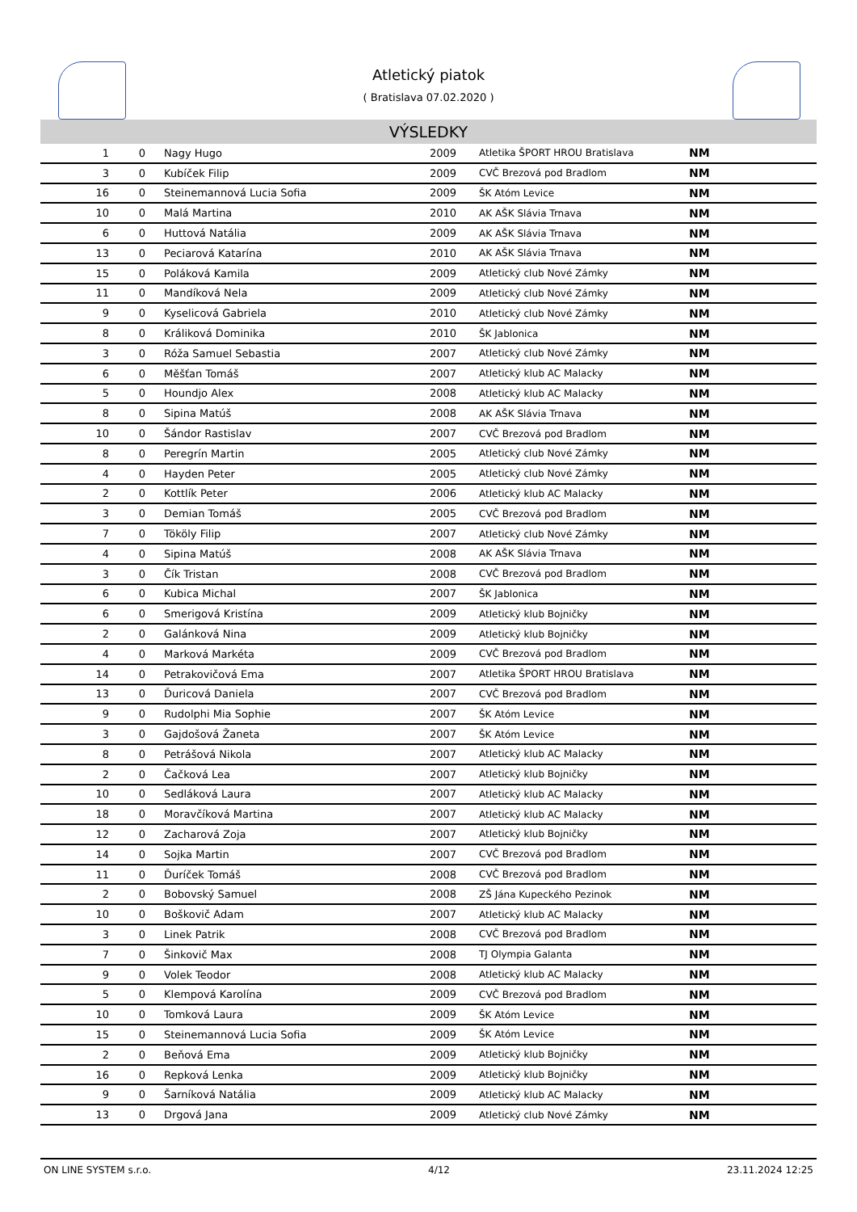Atletický piatok
( Bratislava 07.02.2020 )
VÝSLEDKY
| 1 | 0 | Nagy Hugo | 2009 | Atletika ŠPORT HROU Bratislava | NM |
| 3 | 0 | Kubíček Filip | 2009 | CVČ Brezová pod Bradlom | NM |
| 16 | 0 | Steinemannová Lucia Sofia | 2009 | ŠK Atóm Levice | NM |
| 10 | 0 | Malá Martina | 2010 | AK AŠK Slávia Trnava | NM |
| 6 | 0 | Huttová Natália | 2009 | AK AŠK Slávia Trnava | NM |
| 13 | 0 | Peciarová Katarína | 2010 | AK AŠK Slávia Trnava | NM |
| 15 | 0 | Poláková Kamila | 2009 | Atletický club Nové Zámky | NM |
| 11 | 0 | Mandíková Nela | 2009 | Atletický club Nové Zámky | NM |
| 9 | 0 | Kyselicová Gabriela | 2010 | Atletický club Nové Zámky | NM |
| 8 | 0 | Králiková Dominika | 2010 | ŠK Jablonica | NM |
| 3 | 0 | Róža Samuel Sebastia | 2007 | Atletický club Nové Zámky | NM |
| 6 | 0 | Měšťan Tomáš | 2007 | Atletický klub AC Malacky | NM |
| 5 | 0 | Houndjo Alex | 2008 | Atletický klub AC Malacky | NM |
| 8 | 0 | Sipina Matúš | 2008 | AK AŠK Slávia Trnava | NM |
| 10 | 0 | Šándor Rastislav | 2007 | CVČ Brezová pod Bradlom | NM |
| 8 | 0 | Peregrín Martin | 2005 | Atletický club Nové Zámky | NM |
| 4 | 0 | Hayden Peter | 2005 | Atletický club Nové Zámky | NM |
| 2 | 0 | Kottlík Peter | 2006 | Atletický klub AC Malacky | NM |
| 3 | 0 | Demian Tomáš | 2005 | CVČ Brezová pod Bradlom | NM |
| 7 | 0 | Tököly Filip | 2007 | Atletický club Nové Zámky | NM |
| 4 | 0 | Sipina Matúš | 2008 | AK AŠK Slávia Trnava | NM |
| 3 | 0 | Čík Tristan | 2008 | CVČ Brezová pod Bradlom | NM |
| 6 | 0 | Kubica Michal | 2007 | ŠK Jablonica | NM |
| 6 | 0 | Smerigová Kristína | 2009 | Atletický klub Bojničky | NM |
| 2 | 0 | Galánková Nina | 2009 | Atletický klub Bojničky | NM |
| 4 | 0 | Marková Markéta | 2009 | CVČ Brezová pod Bradlom | NM |
| 14 | 0 | Petrakovičová Ema | 2007 | Atletika ŠPORT HROU Bratislava | NM |
| 13 | 0 | Ďuricová Daniela | 2007 | CVČ Brezová pod Bradlom | NM |
| 9 | 0 | Rudolphi Mia Sophie | 2007 | ŠK Atóm Levice | NM |
| 3 | 0 | Gajdošová Žaneta | 2007 | ŠK Atóm Levice | NM |
| 8 | 0 | Petrášová Nikola | 2007 | Atletický klub AC Malacky | NM |
| 2 | 0 | Čačková Lea | 2007 | Atletický klub Bojničky | NM |
| 10 | 0 | Sedláková Laura | 2007 | Atletický klub AC Malacky | NM |
| 18 | 0 | Moravčíková Martina | 2007 | Atletický klub AC Malacky | NM |
| 12 | 0 | Zacharová Zoja | 2007 | Atletický klub Bojničky | NM |
| 14 | 0 | Sojka Martin | 2007 | CVČ Brezová pod Bradlom | NM |
| 11 | 0 | Ďuríček Tomáš | 2008 | CVČ Brezová pod Bradlom | NM |
| 2 | 0 | Bobovský Samuel | 2008 | ZŠ Jána Kupeckého Pezinok | NM |
| 10 | 0 | Boškovič Adam | 2007 | Atletický klub AC Malacky | NM |
| 3 | 0 | Linek Patrik | 2008 | CVČ Brezová pod Bradlom | NM |
| 7 | 0 | Šinkovič Max | 2008 | TJ Olympia Galanta | NM |
| 9 | 0 | Volek Teodor | 2008 | Atletický klub AC Malacky | NM |
| 5 | 0 | Klempová Karolína | 2009 | CVČ Brezová pod Bradlom | NM |
| 10 | 0 | Tomková Laura | 2009 | ŠK Atóm Levice | NM |
| 15 | 0 | Steinemannová Lucia Sofia | 2009 | ŠK Atóm Levice | NM |
| 2 | 0 | Beňová Ema | 2009 | Atletický klub Bojničky | NM |
| 16 | 0 | Repková Lenka | 2009 | Atletický klub Bojničky | NM |
| 9 | 0 | Šarníková Natália | 2009 | Atletický klub AC Malacky | NM |
| 13 | 0 | Drgová Jana | 2009 | Atletický club Nové Zámky | NM |
ON LINE SYSTEM s.r.o. 4/12 23.11.2024 12:25